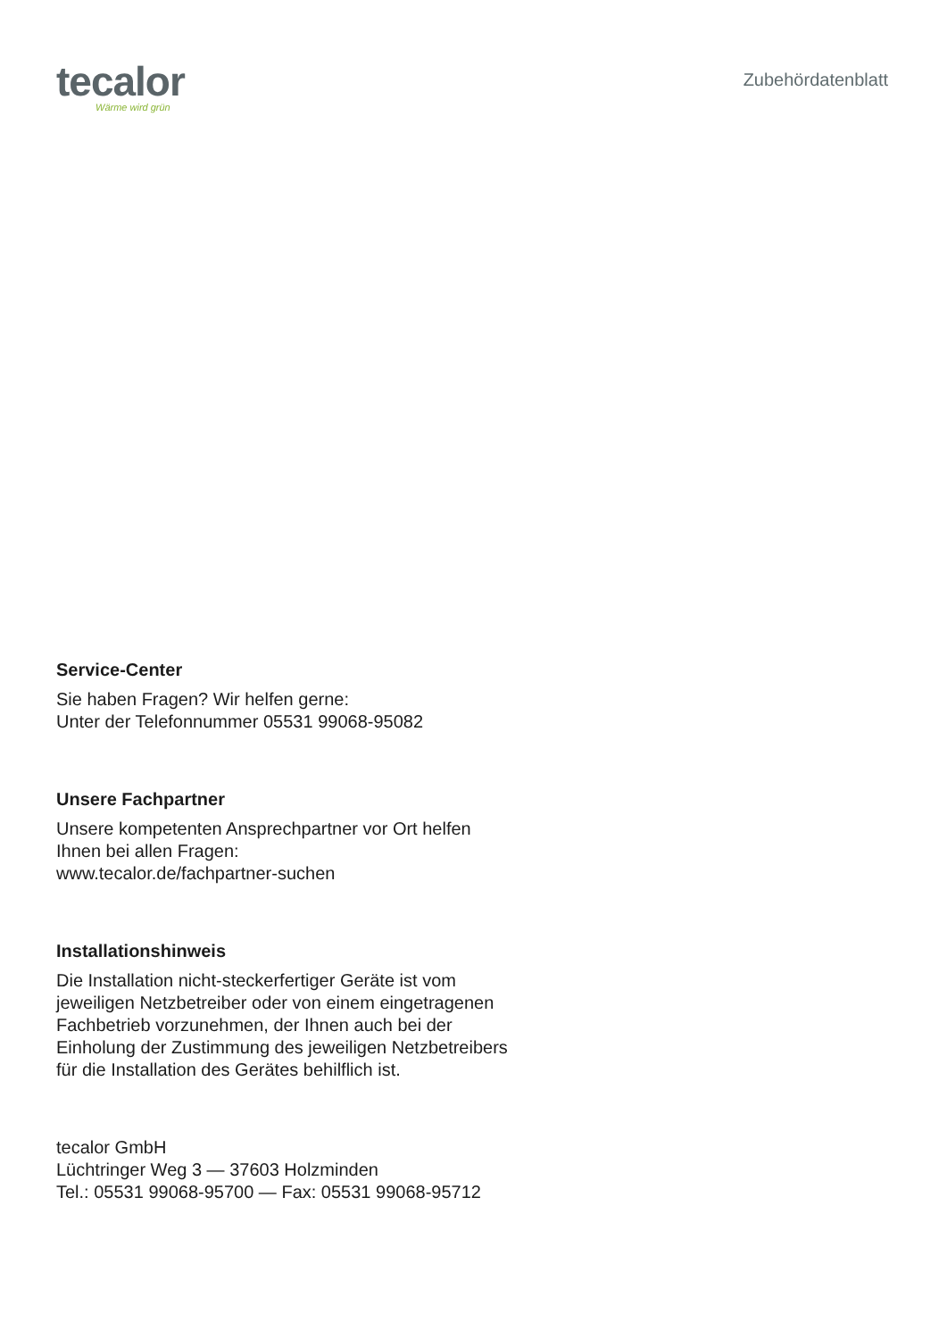tecalor
Wärme wird grün
Zubehördatenblatt
Service-Center
Sie haben Fragen? Wir helfen gerne:
Unter der Telefonnummer 05531 99068-95082
Unsere Fachpartner
Unsere kompetenten Ansprechpartner vor Ort helfen Ihnen bei allen Fragen:
www.tecalor.de/fachpartner-suchen
Installationshinweis
Die Installation nicht-steckerfertiger Geräte ist vom jeweiligen Netzbetreiber oder von einem eingetragenen Fachbetrieb vorzunehmen, der Ihnen auch bei der Einholung der Zustimmung des jeweiligen Netzbetreibers für die Installation des Gerätes behilflich ist.
tecalor GmbH
Lüchtringer Weg 3 — 37603 Holzminden
Tel.: 05531 99068-95700 — Fax: 05531 99068-95712